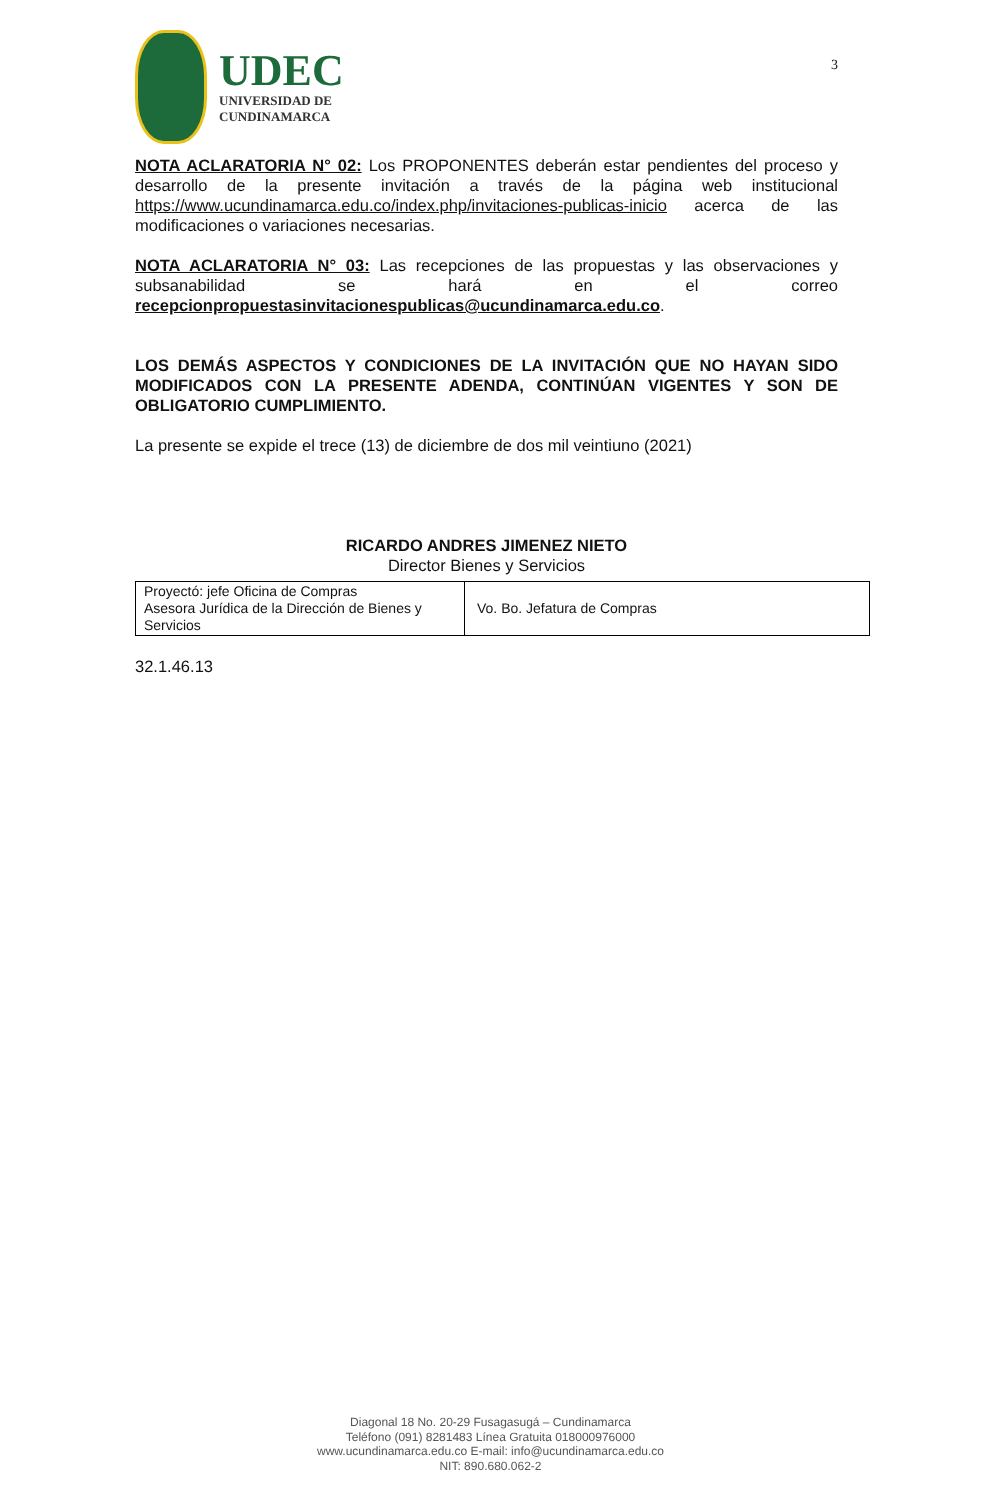UDEC
UNIVERSIDAD DE
CUNDINAMARCA
3
NOTA ACLARATORIA N° 02: Los PROPONENTES deberán estar pendientes del proceso y desarrollo de la presente invitación a través de la página web institucional https://www.ucundinamarca.edu.co/index.php/invitaciones-publicas-inicio acerca de las modificaciones o variaciones necesarias.
NOTA ACLARATORIA N° 03: Las recepciones de las propuestas y las observaciones y subsanabilidad se hará en el correo recepcionpropuestasinvitacionespublicas@ucundinamarca.edu.co.
LOS DEMÁS ASPECTOS Y CONDICIONES DE LA INVITACIÓN QUE NO HAYAN SIDO MODIFICADOS CON LA PRESENTE ADENDA, CONTINÚAN VIGENTES Y SON DE OBLIGATORIO CUMPLIMIENTO.
La presente se expide el trece (13) de diciembre de dos mil veintiuno (2021)
RICARDO ANDRES JIMENEZ NIETO
Director Bienes y Servicios
| Proyectó: jefe Oficina de Compras Asesora Jurídica de la Dirección de Bienes y Servicios | Vo. Bo. Jefatura de Compras |
32.1.46.13
Diagonal 18 No. 20-29 Fusagasugá – Cundinamarca
Teléfono (091) 8281483 Línea Gratuita 018000976000
www.ucundinamarca.edu.co E-mail: info@ucundinamarca.edu.co
NIT: 890.680.062-2